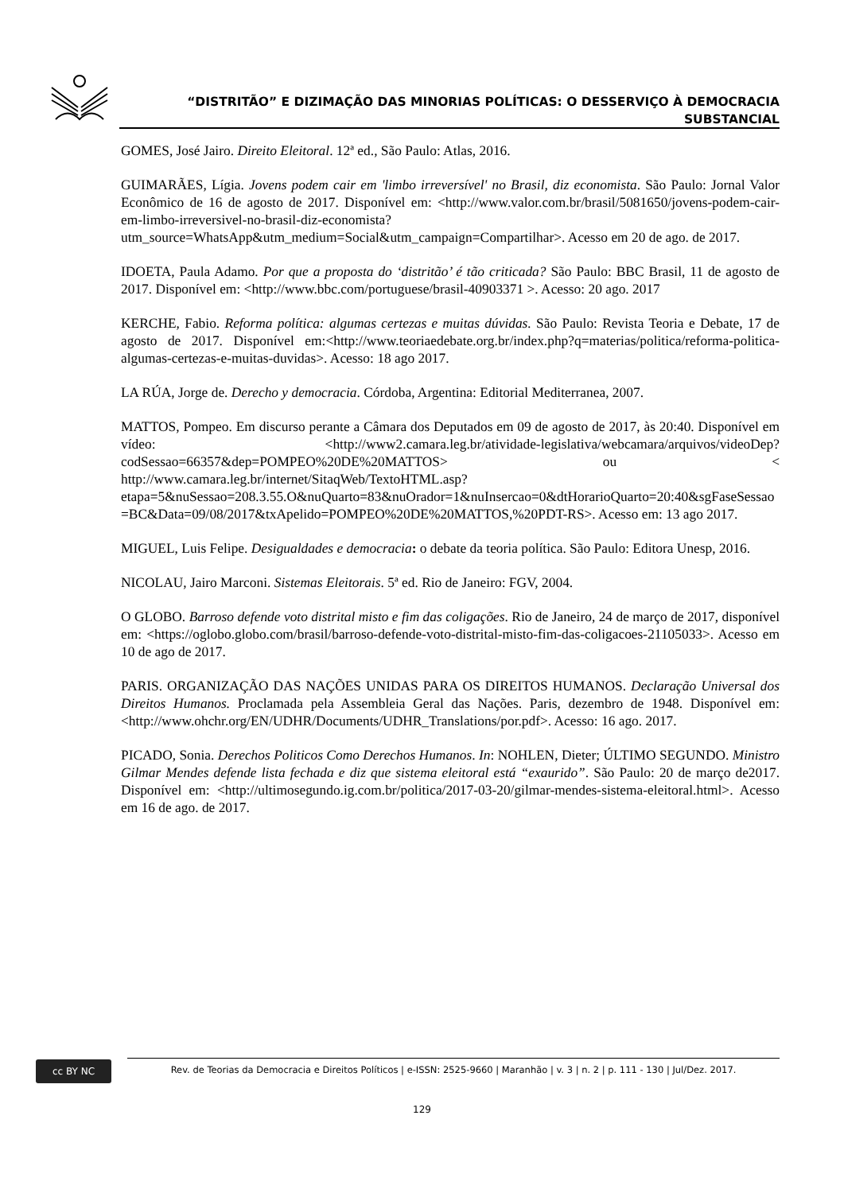“DISTRITÃO” E DIZIMAÇÃO DAS MINORIAS POLÍTICAS: O DESSERVIÇO À DEMOCRACIA
SUBSTANCIAL
GOMES, José Jairo. Direito Eleitoral. 12ª ed., São Paulo: Atlas, 2016.
GUIMARÃES, Lígia. Jovens podem cair em 'limbo irreversível' no Brasil, diz economista. São Paulo: Jornal Valor Econômico de 16 de agosto de 2017. Disponível em: <http://www.valor.com.br/brasil/5081650/jovens-podem-cair-em-limbo-irreversivel-no-brasil-diz-economista?utm_source=WhatsApp&utm_medium=Social&utm_campaign=Compartilhar>. Acesso em 20 de ago. de 2017.
IDOETA, Paula Adamo. Por que a proposta do ‘distritão’ é tão criticada? São Paulo: BBC Brasil, 11 de agosto de 2017. Disponível em: <http://www.bbc.com/portuguese/brasil-40903371 >. Acesso: 20 ago. 2017
KERCHE, Fabio. Reforma política: algumas certezas e muitas dúvidas. São Paulo: Revista Teoria e Debate, 17 de agosto de 2017. Disponível em:<http://www.teoriaedebate.org.br/index.php?q=materias/politica/reforma-politica-algumas-certezas-e-muitas-duvidas>. Acesso: 18 ago 2017.
LA RÚA, Jorge de. Derecho y democracia. Córdoba, Argentina: Editorial Mediterranea, 2007.
MATTOS, Pompeo. Em discurso perante a Câmara dos Deputados em 09 de agosto de 2017, às 20:40. Disponível em vídeo: <http://www2.camara.leg.br/atividade-legislativa/webcamara/arquivos/videoDep?codSessao=66357&dep=POMPEO%20DE%20MATTOS> ou < http://www.camara.leg.br/internet/SitaqWeb/TextoHTML.asp?etapa=5&nuSessao=208.3.55.O&nuQuarto=83&nuOrador=1&nuInsercao=0&dtHorarioQuarto=20:40&sgFaseSessao=BC&Data=09/08/2017&txApelido=POMPEO%20DE%20MATTOS,%20PDT-RS>. Acesso em: 13 ago 2017.
MIGUEL, Luis Felipe. Desigualdades e democracia: o debate da teoria política. São Paulo: Editora Unesp, 2016.
NICOLAU, Jairo Marconi. Sistemas Eleitorais. 5ª ed. Rio de Janeiro: FGV, 2004.
O GLOBO. Barroso defende voto distrital misto e fim das coligações. Rio de Janeiro, 24 de março de 2017, disponível em: <https://oglobo.globo.com/brasil/barroso-defende-voto-distrital-misto-fim-das-coligacoes-21105033>. Acesso em 10 de ago de 2017.
PARIS. ORGANIZAÇÃO DAS NAÇÕES UNIDAS PARA OS DIREITOS HUMANOS. Declaração Universal dos Direitos Humanos. Proclamada pela Assembleia Geral das Nações. Paris, dezembro de 1948. Disponível em:<http://www.ohchr.org/EN/UDHR/Documents/UDHR_Translations/por.pdf>. Acesso: 16 ago. 2017.
PICADO, Sonia. Derechos Politicos Como Derechos Humanos. In: NOHLEN, Dieter; ÚLTIMO SEGUNDO. Ministro Gilmar Mendes defende lista fechada e diz que sistema eleitoral está “exaurido”. São Paulo: 20 de março de2017. Disponível em: <http://ultimosegundo.ig.com.br/politica/2017-03-20/gilmar-mendes-sistema-eleitoral.html>. Acesso em 16 de ago. de 2017.
cc BY NC
Rev. de Teorias da Democracia e Direitos Políticos | e-ISSN: 2525-9660 | Maranhão | v. 3 | n. 2 | p. 111 - 130 | Jul/Dez. 2017.
129